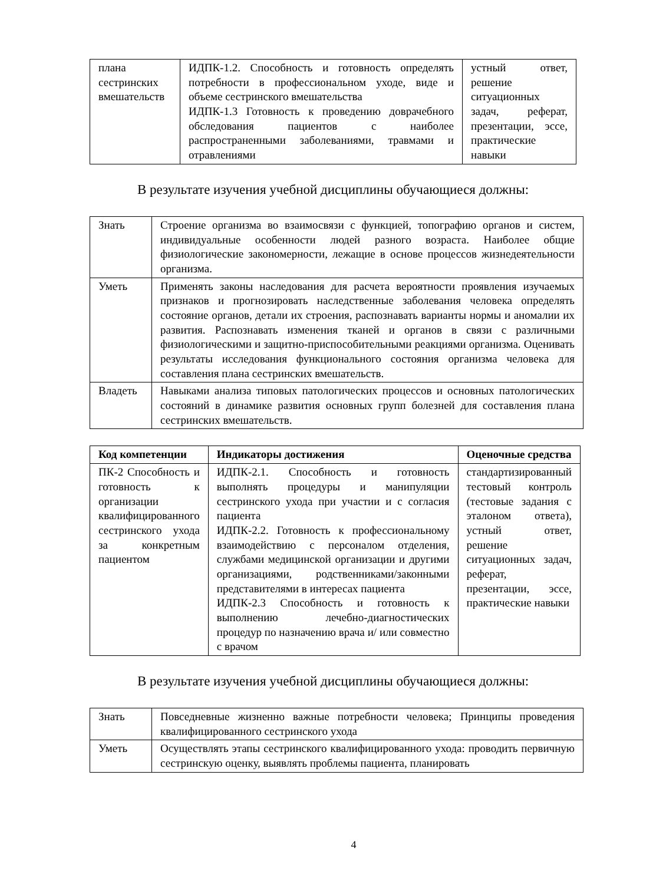| плана сестринских вмешательств | ИДПК-1.2. Способность и готовность определять потребности в профессиональном уходе, виде и объеме сестринского вмешательства ИДПК-1.3 Готовность к проведению доврачебного обследования пациентов с наиболее распространенными заболеваниями, травмами и отравлениями | устный ответ, решение ситуационных задач, реферат, презентации, эссе, практические навыки |
В результате изучения учебной дисциплины обучающиеся должны:
| Знать | Строение организма во взаимосвязи с функцией, топографию органов и систем, индивидуальные особенности людей разного возраста. Наиболее общие физиологические закономерности, лежащие в основе процессов жизнедеятельности организма. |
| Уметь | Применять законы наследования для расчета вероятности проявления изучаемых признаков и прогнозировать наследственные заболевания человека определять состояние органов, детали их строения, распознавать варианты нормы и аномалии их развития. Распознавать изменения тканей и органов в связи с различными физиологическими и защитно-приспособительными реакциями организма. Оценивать результаты исследования функционального состояния организма человека для составления плана сестринских вмешательств. |
| Владеть | Навыками анализа типовых патологических процессов и основных патологических состояний в динамике развития основных групп болезней для составления плана сестринских вмешательств. |
| Код компетенции | Индикаторы достижения | Оценочные средства |
| --- | --- | --- |
| ПК-2 Способность и готовность к организации квалифицированного сестринского ухода за конкретным пациентом | ИДПК-2.1. Способность и готовность выполнять процедуры и манипуляции сестринского ухода при участии и с согласия пациента ИДПК-2.2. Готовность к профессиональному взаимодействию с персоналом отделения, службами медицинской организации и другими организациями, родственниками/законными представителями в интересах пациента ИДПК-2.3 Способность и готовность к выполнению лечебно-диагностических процедур по назначению врача и/ или совместно с врачом | стандартизированный тестовый контроль (тестовые задания с эталоном ответа), устный ответ, решение ситуационных задач, реферат, презентации, эссе, практические навыки |
В результате изучения учебной дисциплины обучающиеся должны:
| Знать | Повседневные жизненно важные потребности человека; Принципы проведения квалифицированного сестринского ухода |
| Уметь | Осуществлять этапы сестринского квалифицированного ухода: проводить первичную сестринскую оценку, выявлять проблемы пациента, планировать |
4